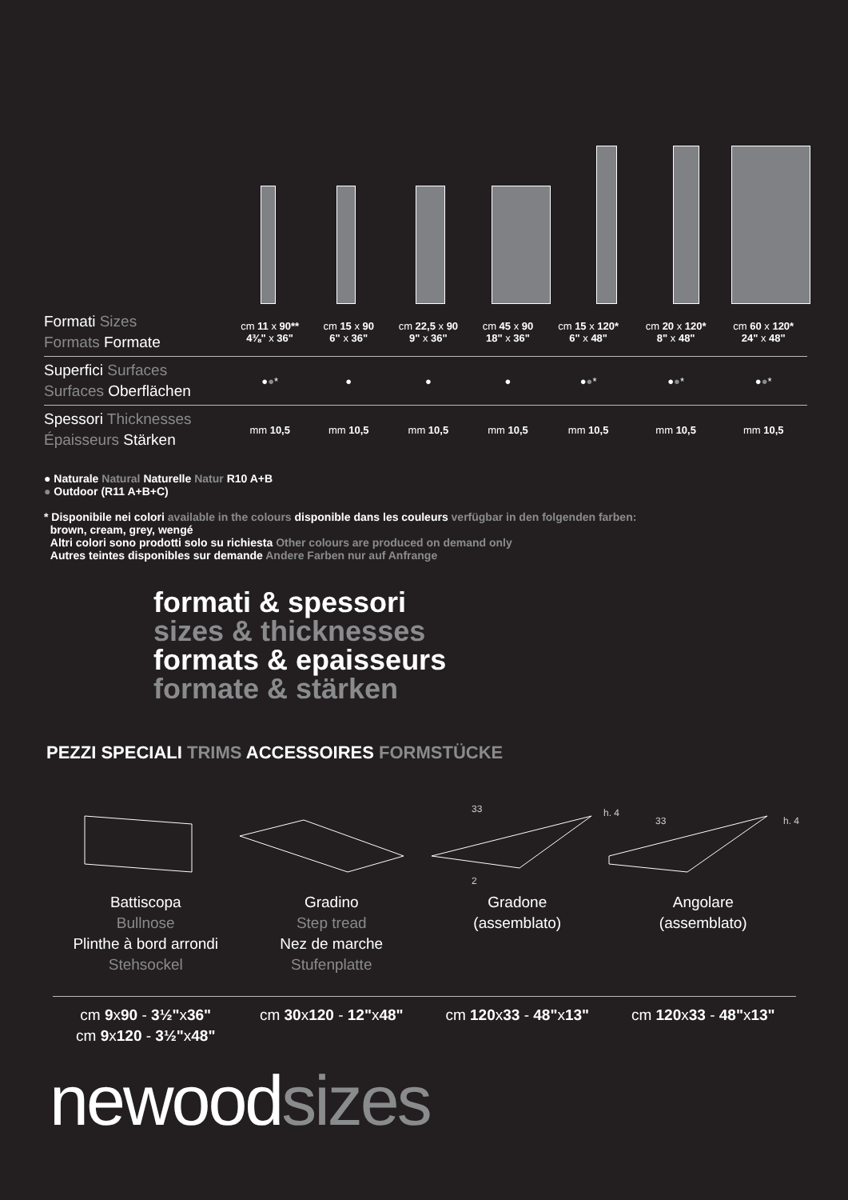| Formati Sizes Formats Formate | cm 11 x 90** 4⅜" x 36" | cm 15 x 90 6" x 36" | cm 22,5 x 90 9" x 36" | cm 45 x 90 18" x 36" | cm 15 x 120* 6" x 48" | cm 20 x 120* 8" x 48" | cm 60 x 120* 24" x 48" |
| Superfici Surfaces Surfaces Oberflächen | ● ● * | ● | ● | ● | ● ● * | ● ● * | ● ● * |
| Spessori Thicknesses Épaisseurs Stärken | mm 10,5 | mm 10,5 | mm 10,5 | mm 10,5 | mm 10,5 | mm 10,5 | mm 10,5 |
● Naturale Natural Naturelle Natur R10 A+B
● Outdoor (R11 A+B+C)
* Disponibile nei colori available in the colours disponible dans les couleurs verfügbar in den folgenden farben:
brown, cream, grey, wengé
Altri colori sono prodotti solo su richiesta Other colours are produced on demand only
Autres teintes disponibles sur demande Andere Farben nur auf Anfrange
formati & spessori
sizes & thicknesses
formats & epaisseurs
formate & stärken
PEZZI SPECIALI TRIMS ACCESSOIRES FORMSTÜCKE
33
33
h. 4
h. 4
2
Battiscopa
Bullnose
Plinthe à bord arrondi
Stehsockel
Gradino
Step tread
Nez de marche
Stufenplatte
Gradone
(assemblato)
Angolare
(assemblato)
cm 9x90 - 3½"x36"
cm 9x120 - 3½"x48"
cm 30x120 - 12"x48" cm 120x33 - 48"x13" cm 120x33 - 48"x13"
newoodsizes